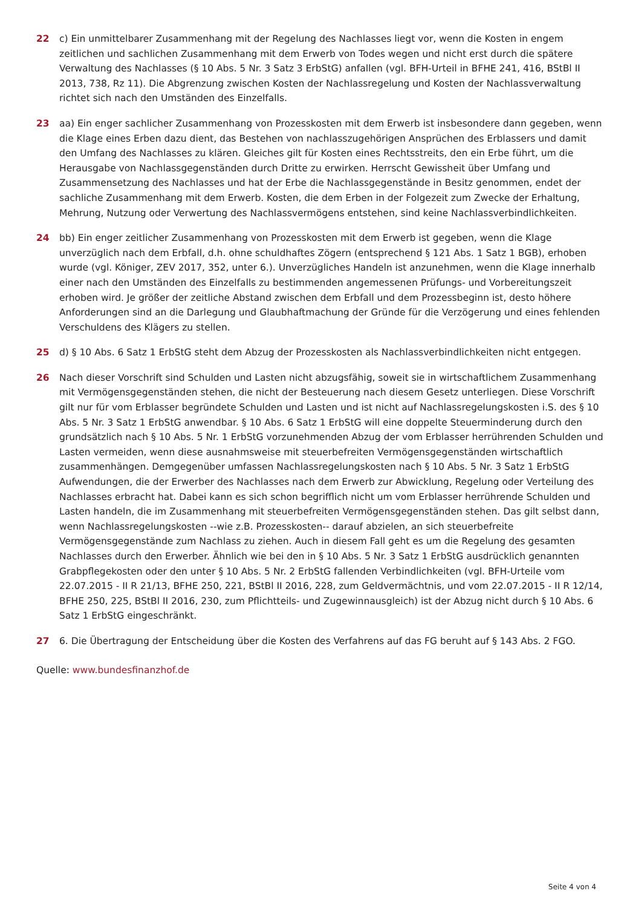22 c) Ein unmittelbarer Zusammenhang mit der Regelung des Nachlasses liegt vor, wenn die Kosten in engem zeitlichen und sachlichen Zusammenhang mit dem Erwerb von Todes wegen und nicht erst durch die spätere Verwaltung des Nachlasses (§ 10 Abs. 5 Nr. 3 Satz 3 ErbStG) anfallen (vgl. BFH-Urteil in BFHE 241, 416, BStBl II 2013, 738, Rz 11). Die Abgrenzung zwischen Kosten der Nachlassregelung und Kosten der Nachlassverwaltung richtet sich nach den Umständen des Einzelfalls.
23 aa) Ein enger sachlicher Zusammenhang von Prozesskosten mit dem Erwerb ist insbesondere dann gegeben, wenn die Klage eines Erben dazu dient, das Bestehen von nachlasszugehörigen Ansprüchen des Erblassers und damit den Umfang des Nachlasses zu klären. Gleiches gilt für Kosten eines Rechtsstreits, den ein Erbe führt, um die Herausgabe von Nachlassgegenständen durch Dritte zu erwirken. Herrscht Gewissheit über Umfang und Zusammensetzung des Nachlasses und hat der Erbe die Nachlassgegenstände in Besitz genommen, endet der sachliche Zusammenhang mit dem Erwerb. Kosten, die dem Erben in der Folgezeit zum Zwecke der Erhaltung, Mehrung, Nutzung oder Verwertung des Nachlassvermögens entstehen, sind keine Nachlassverbindlichkeiten.
24 bb) Ein enger zeitlicher Zusammenhang von Prozesskosten mit dem Erwerb ist gegeben, wenn die Klage unverzüglich nach dem Erbfall, d.h. ohne schuldhaftes Zögern (entsprechend § 121 Abs. 1 Satz 1 BGB), erhoben wurde (vgl. Königer, ZEV 2017, 352, unter 6.). Unverzügliches Handeln ist anzunehmen, wenn die Klage innerhalb einer nach den Umständen des Einzelfalls zu bestimmenden angemessenen Prüfungs- und Vorbereitungszeit erhoben wird. Je größer der zeitliche Abstand zwischen dem Erbfall und dem Prozessbeginn ist, desto höhere Anforderungen sind an die Darlegung und Glaubhaftmachung der Gründe für die Verzögerung und eines fehlenden Verschuldens des Klägers zu stellen.
25 d) § 10 Abs. 6 Satz 1 ErbStG steht dem Abzug der Prozesskosten als Nachlassverbindlichkeiten nicht entgegen.
26 Nach dieser Vorschrift sind Schulden und Lasten nicht abzugsfähig, soweit sie in wirtschaftlichem Zusammenhang mit Vermögensgegenständen stehen, die nicht der Besteuerung nach diesem Gesetz unterliegen. Diese Vorschrift gilt nur für vom Erblasser begründete Schulden und Lasten und ist nicht auf Nachlassregelungskosten i.S. des § 10 Abs. 5 Nr. 3 Satz 1 ErbStG anwendbar. § 10 Abs. 6 Satz 1 ErbStG will eine doppelte Steuerminderung durch den grundsätzlich nach § 10 Abs. 5 Nr. 1 ErbStG vorzunehmenden Abzug der vom Erblasser herrührenden Schulden und Lasten vermeiden, wenn diese ausnahmsweise mit steuerbefreiten Vermögensgegenständen wirtschaftlich zusammenhängen. Demgegenüber umfassen Nachlassregelungskosten nach § 10 Abs. 5 Nr. 3 Satz 1 ErbStG Aufwendungen, die der Erwerber des Nachlasses nach dem Erwerb zur Abwicklung, Regelung oder Verteilung des Nachlasses erbracht hat. Dabei kann es sich schon begrifflich nicht um vom Erblasser herrührende Schulden und Lasten handeln, die im Zusammenhang mit steuerbefreiten Vermögensgegenständen stehen. Das gilt selbst dann, wenn Nachlassregelungskosten --wie z.B. Prozesskosten-- darauf abzielen, an sich steuerbefreite Vermögensgegenstände zum Nachlass zu ziehen. Auch in diesem Fall geht es um die Regelung des gesamten Nachlasses durch den Erwerber. Ähnlich wie bei den in § 10 Abs. 5 Nr. 3 Satz 1 ErbStG ausdrücklich genannten Grabpflegekosten oder den unter § 10 Abs. 5 Nr. 2 ErbStG fallenden Verbindlichkeiten (vgl. BFH-Urteile vom 22.07.2015 - II R 21/13, BFHE 250, 221, BStBl II 2016, 228, zum Geldvermächtnis, und vom 22.07.2015 - II R 12/14, BFHE 250, 225, BStBl II 2016, 230, zum Pflichtteils- und Zugewinnausgleich) ist der Abzug nicht durch § 10 Abs. 6 Satz 1 ErbStG eingeschränkt.
27 6. Die Übertragung der Entscheidung über die Kosten des Verfahrens auf das FG beruht auf § 143 Abs. 2 FGO.
Quelle: www.bundesfinanzhof.de
Seite 4 von 4